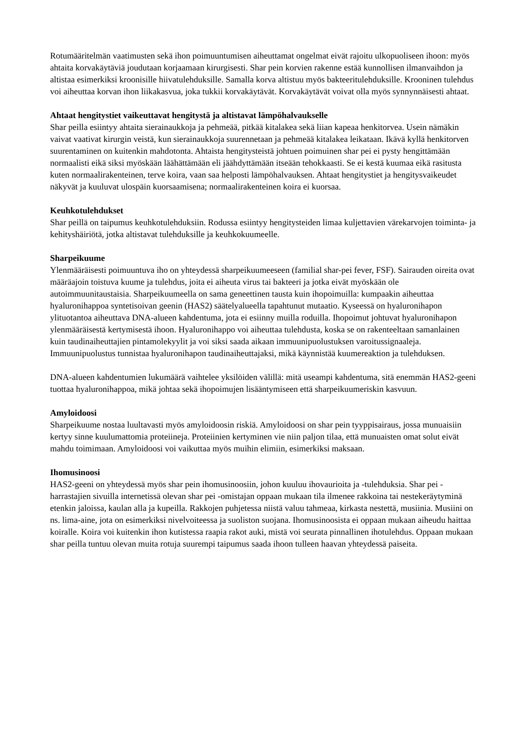Rotumääritelmän vaatimusten sekä ihon poimuuntumisen aiheuttamat ongelmat eivät rajoitu ulkopuoliseen ihoon: myös ahtaita korvakäytäviä joudutaan korjaamaan kirurgisesti. Shar pein korvien rakenne estää kunnollisen ilmanvaihdon ja altistaa esimerkiksi kroonisille hiivatulehduksille. Samalla korva altistuu myös bakteeritulehduksille. Krooninen tulehdus voi aiheuttaa korvan ihon liikakasvua, joka tukkii korvakäytävät. Korvakäytävät voivat olla myös synnynnäisesti ahtaat.
Ahtaat hengitystiet vaikeuttavat hengitystä ja altistavat lämpöhalvaukselle
Shar peilla esiintyy ahtaita sierainaukkoja ja pehmeää, pitkää kitalakea sekä liian kapeaa henkitorvea. Usein nämäkin vaivat vaativat kirurgin veistä, kun sierainaukkoja suurennetaan ja pehmeää kitalakea leikataan. Ikävä kyllä henkitorven suurentaminen on kuitenkin mahdotonta. Ahtaista hengitysteistä johtuen poimuinen shar pei ei pysty hengittämään normaalisti eikä siksi myöskään läähättämään eli jäähdyttämään itseään tehokkaasti. Se ei kestä kuumaa eikä rasitusta kuten normaalirakenteinen, terve koira, vaan saa helposti lämpöhalvauksen. Ahtaat hengitystiet ja hengitysvaikeudet näkyvät ja kuuluvat ulospäin kuorsaamisena; normaalirakenteinen koira ei kuorsaa.
Keuhkotulehdukset
Shar peillä on taipumus keuhkotulehduksiin. Rodussa esiintyy hengitysteiden limaa kuljettavien värekarvojen toiminta- ja kehityshäiriötä, jotka altistavat tulehduksille ja keuhkokuumeelle.
Sharpeikuume
Ylenmääräisesti poimuuntuva iho on yhteydessä sharpeikuumeeseen (familial shar-pei fever, FSF). Sairauden oireita ovat määräajoin toistuva kuume ja tulehdus, joita ei aiheuta virus tai bakteeri ja jotka eivät myöskään ole autoimmuunitaustaisia. Sharpeikuumeella on sama geneettinen tausta kuin ihopoimuilla: kumpaakin aiheuttaa hyaluronihappoa syntetisoivan geenin (HAS2) säätelyalueella tapahtunut mutaatio. Kyseessä on hyaluronihapon ylituotantoa aiheuttava DNA-alueen kahdentuma, jota ei esiinny muilla roduilla. Ihopoimut johtuvat hyaluronihapon ylenmääräisestä kertymisestä ihoon. Hyaluronihappo voi aiheuttaa tulehdusta, koska se on rakenteeltaan samanlainen kuin taudinaiheuttajien pintamolekyylit ja voi siksi saada aikaan immuunipuolustuksen varoitussignaaleja. Immuunipuolustus tunnistaa hyaluronihapon taudinaiheuttajaksi, mikä käynnistää kuumereaktion ja tulehduksen.
DNA-alueen kahdentumien lukumäärä vaihtelee yksilöiden välillä: mitä useampi kahdentuma, sitä enemmän HAS2-geeni tuottaa hyaluronihappoa, mikä johtaa sekä ihopoimujen lisääntymiseen että sharpeikuumeriskin kasvuun.
Amyloidoosi
Sharpeikuume nostaa luultavasti myös amyloidoosin riskiä. Amyloidoosi on shar pein tyyppisairaus, jossa munuaisiin kertyy sinne kuulumattomia proteiineja. Proteiinien kertyminen vie niin paljon tilaa, että munuaisten omat solut eivät mahdu toimimaan. Amyloidoosi voi vaikuttaa myös muihin elimiin, esimerkiksi maksaan.
Ihomusinoosi
HAS2-geeni on yhteydessä myös shar pein ihomusinoosiin, johon kuuluu ihovaurioita ja -tulehduksia. Shar pei -harrastajien sivuilla internetissä olevan shar pei -omistajan oppaan mukaan tila ilmenee rakkoina tai nestekeräytyminä etenkin jaloissa, kaulan alla ja kupeilla. Rakkojen puhjetessa niistä valuu tahmeaa, kirkasta nestettä, musiinia. Musiini on ns. lima-aine, jota on esimerkiksi nivelvoiteessa ja suoliston suojana. Ihomusinoosista ei oppaan mukaan aiheudu haittaa koiralle. Koira voi kuitenkin ihon kutistessa raapia rakot auki, mistä voi seurata pinnallinen ihotulehdus. Oppaan mukaan shar peilla tuntuu olevan muita rotuja suurempi taipumus saada ihoon tulleen haavan yhteydessä paiseita.